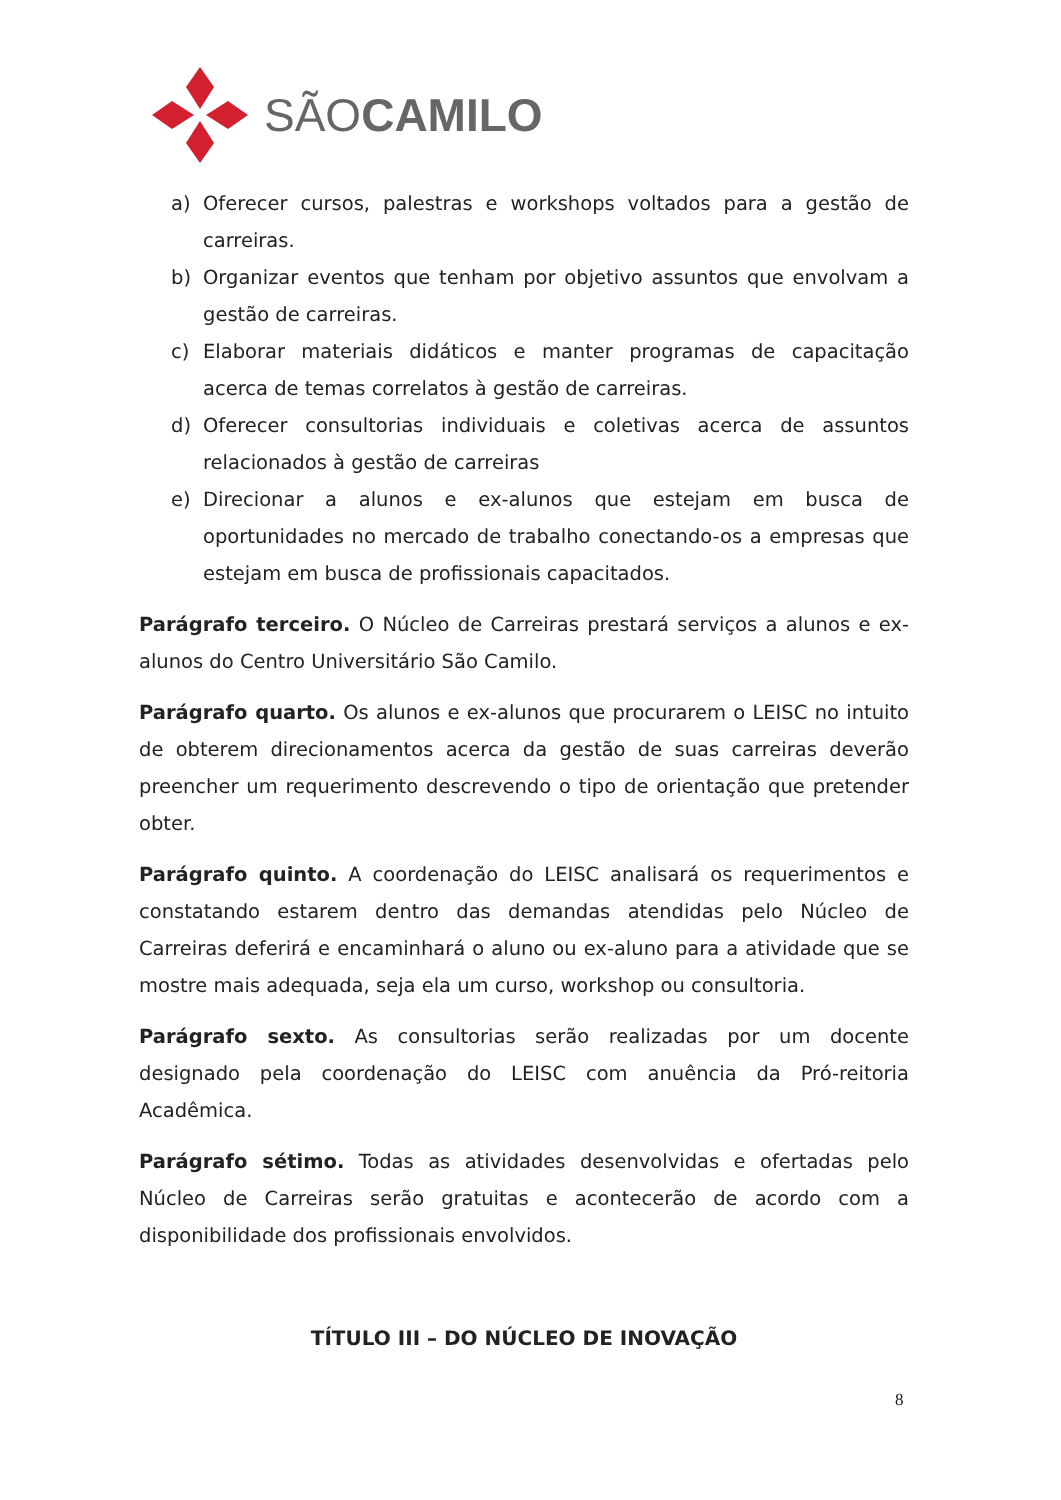SÃOCAMILO
a) Oferecer cursos, palestras e workshops voltados para a gestão de carreiras.
b) Organizar eventos que tenham por objetivo assuntos que envolvam a gestão de carreiras.
c) Elaborar materiais didáticos e manter programas de capacitação acerca de temas correlatos à gestão de carreiras.
d) Oferecer consultorias individuais e coletivas acerca de assuntos relacionados à gestão de carreiras
e) Direcionar a alunos e ex-alunos que estejam em busca de oportunidades no mercado de trabalho conectando-os a empresas que estejam em busca de profissionais capacitados.
Parágrafo terceiro. O Núcleo de Carreiras prestará serviços a alunos e ex-alunos do Centro Universitário São Camilo.
Parágrafo quarto. Os alunos e ex-alunos que procurarem o LEISC no intuito de obterem direcionamentos acerca da gestão de suas carreiras deverão preencher um requerimento descrevendo o tipo de orientação que pretender obter.
Parágrafo quinto. A coordenação do LEISC analisará os requerimentos e constatando estarem dentro das demandas atendidas pelo Núcleo de Carreiras deferirá e encaminhará o aluno ou ex-aluno para a atividade que se mostre mais adequada, seja ela um curso, workshop ou consultoria.
Parágrafo sexto. As consultorias serão realizadas por um docente designado pela coordenação do LEISC com anuência da Pró-reitoria Acadêmica.
Parágrafo sétimo. Todas as atividades desenvolvidas e ofertadas pelo Núcleo de Carreiras serão gratuitas e acontecerão de acordo com a disponibilidade dos profissionais envolvidos.
TÍTULO III – DO NÚCLEO DE INOVAÇÃO
8